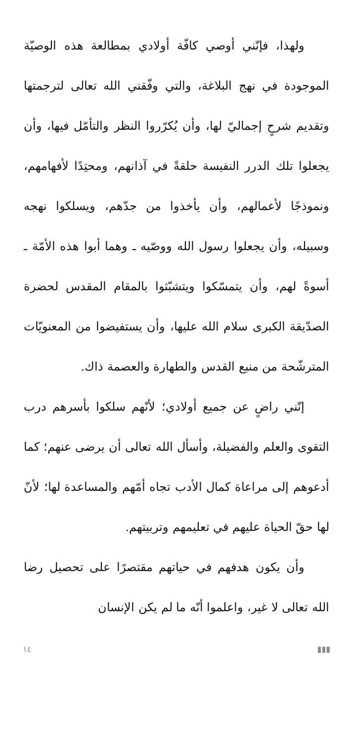ولهذا، فإنّني أوصي كافّة أولادي بمطالعة هذه الوصيّة الموجودة في نهج البلاغة، والتي وفّقني الله تعالى لترجمتها وتقديم شرحٍ إجماليّ لها، وأن يُكرّروا النظر والتأمّل فيها، وأن يجعلوا تلك الدرر النفيسة حلقةً في آذانهم، ومحتِدًا لأفهامهم، ونموذجًا لأعمالهم، وأن يأخذوا من جدّهم، ويسلكوا نهجه وسبيله، وأن يجعلوا رسول الله ووصّيه ـ وهما أبوا هذه الأمّة ـ أسوةً لهم، وأن يتمسّكوا ويتشبّثوا بالمقام المقدس لحضرة الصدّيقة الكبرى سلام الله عليها، وأن يستفيضوا من المعنويّات المترشّحة من منبع القدس والطهارة والعصمة ذاك.
إنّني راضٍ عن جميع أولادي؛ لأنّهم سلكوا بأسرهم درب التقوى والعلم والفضيلة، وأسأل الله تعالى أن يرضى عنهم؛ كما أدعوهم إلى مراعاة كمال الأدب تجاه أمّهم والمساعدة لها؛ لأنّ لها حقّ الحياة عليهم في تعليمهم وتربيتهم.
وأن يكون هدفهم في حياتهم مقتصرًا على تحصيل رضا الله تعالى لا غير، واعلموا أنّه ما لم يكن الإنسان
١٤ ▮▮▮